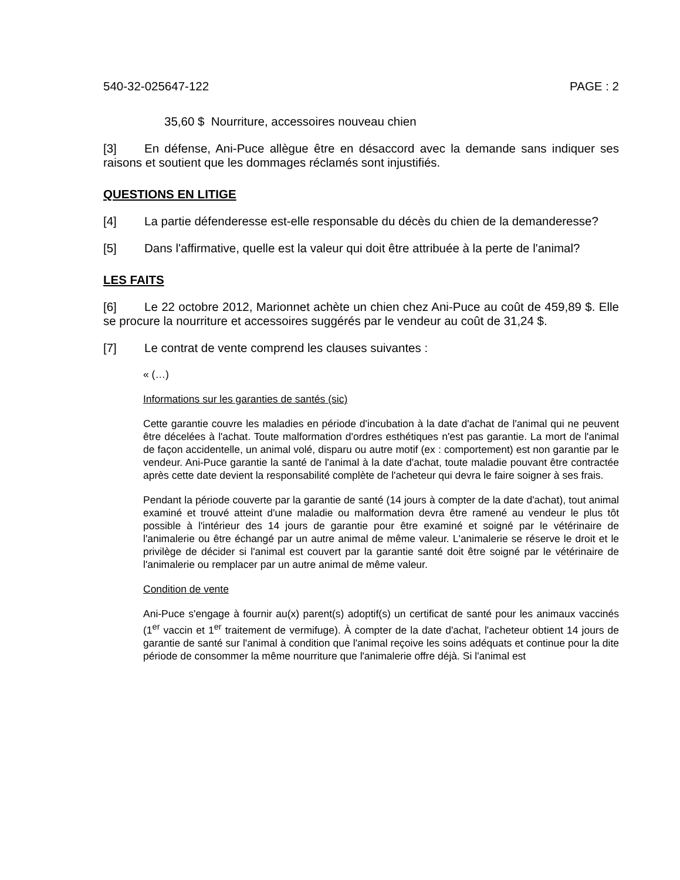540-32-025647-122 PAGE : 2
35,60 $ Nourriture, accessoires nouveau chien
[3] En défense, Ani-Puce allègue être en désaccord avec la demande sans indiquer ses raisons et soutient que les dommages réclamés sont injustifiés.
QUESTIONS EN LITIGE
[4] La partie défenderesse est-elle responsable du décès du chien de la demanderesse?
[5] Dans l'affirmative, quelle est la valeur qui doit être attribuée à la perte de l'animal?
LES FAITS
[6] Le 22 octobre 2012, Marionnet achète un chien chez Ani-Puce au coût de 459,89 $. Elle se procure la nourriture et accessoires suggérés par le vendeur au coût de 31,24 $.
[7] Le contrat de vente comprend les clauses suivantes :
« (…)
Informations sur les garanties de santés (sic)
Cette garantie couvre les maladies en période d'incubation à la date d'achat de l'animal qui ne peuvent être décelées à l'achat. Toute malformation d'ordres esthétiques n'est pas garantie. La mort de l'animal de façon accidentelle, un animal volé, disparu ou autre motif (ex : comportement) est non garantie par le vendeur. Ani-Puce garantie la santé de l'animal à la date d'achat, toute maladie pouvant être contractée après cette date devient la responsabilité complète de l'acheteur qui devra le faire soigner à ses frais.
Pendant la période couverte par la garantie de santé (14 jours à compter de la date d'achat), tout animal examiné et trouvé atteint d'une maladie ou malformation devra être ramené au vendeur le plus tôt possible à l'intérieur des 14 jours de garantie pour être examiné et soigné par le vétérinaire de l'animalerie ou être échangé par un autre animal de même valeur. L'animalerie se réserve le droit et le privilège de décider si l'animal est couvert par la garantie santé doit être soigné par le vétérinaire de l'animalerie ou remplacer par un autre animal de même valeur.
Condition de vente
Ani-Puce s'engage à fournir au(x) parent(s) adoptif(s) un certificat de santé pour les animaux vaccinés (1<sup>er</sup> vaccin et 1<sup>er</sup> traitement de vermifuge). À compter de la date d'achat, l'acheteur obtient 14 jours de garantie de santé sur l'animal à condition que l'animal reçoive les soins adéquats et continue pour la dite période de consommer la même nourriture que l'animalerie offre déjà. Si l'animal est